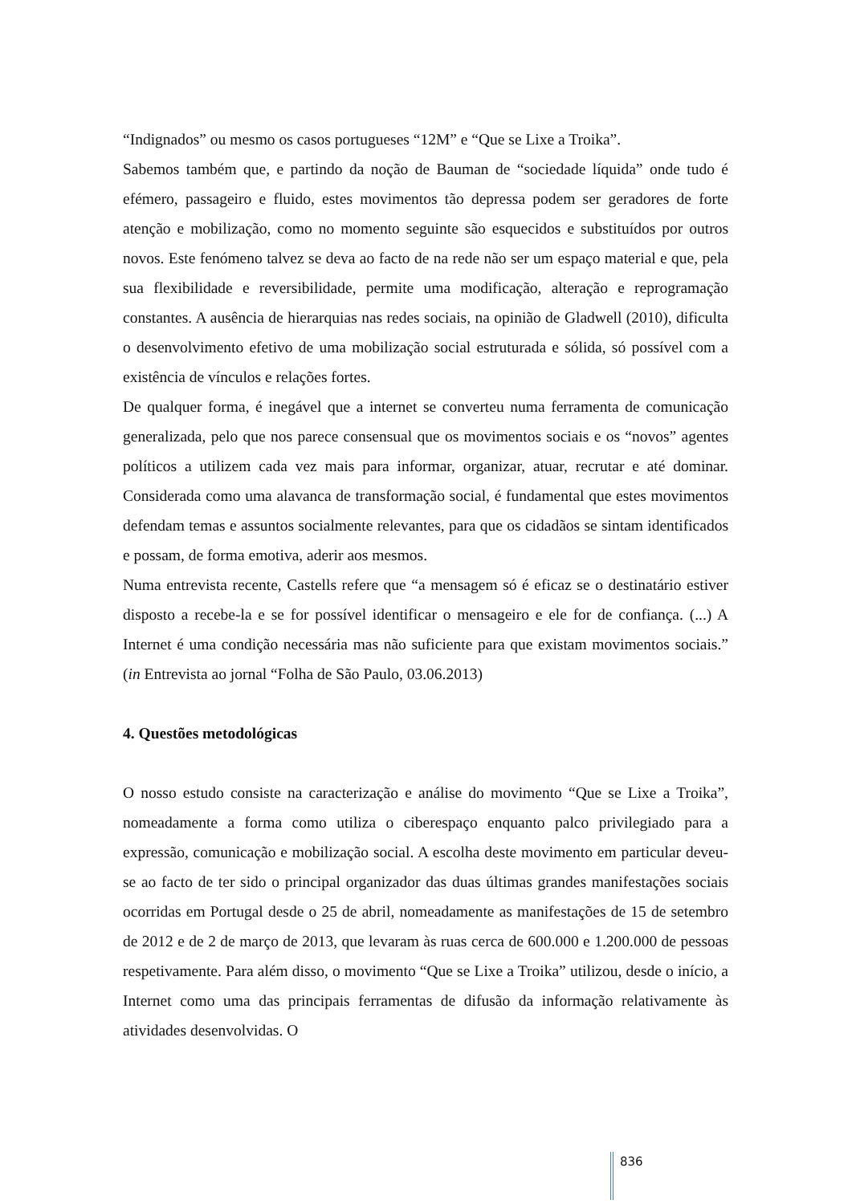“Indignados” ou mesmo os casos portugueses “12M” e “Que se Lixe a Troika”.
Sabemos também que, e partindo da noção de Bauman de “sociedade líquida” onde tudo é efémero, passageiro e fluido, estes movimentos tão depressa podem ser geradores de forte atenção e mobilização, como no momento seguinte são esquecidos e substituídos por outros novos. Este fenómeno talvez se deva ao facto de na rede não ser um espaço material e que, pela sua flexibilidade e reversibilidade, permite uma modificação, alteração e reprogramação constantes. A ausência de hierarquias nas redes sociais, na opinião de Gladwell (2010), dificulta o desenvolvimento efetivo de uma mobilização social estruturada e sólida, só possível com a existência de vínculos e relações fortes.
De qualquer forma, é inegável que a internet se converteu numa ferramenta de comunicação generalizada, pelo que nos parece consensual que os movimentos sociais e os “novos” agentes políticos a utilizem cada vez mais para informar, organizar, atuar, recrutar e até dominar. Considerada como uma alavanca de transformação social, é fundamental que estes movimentos defendam temas e assuntos socialmente relevantes, para que os cidadãos se sintam identificados e possam, de forma emotiva, aderir aos mesmos.
Numa entrevista recente, Castells refere que “a mensagem só é eficaz se o destinatário estiver disposto a recebe-la e se for possível identificar o mensageiro e ele for de confiança. (...) A Internet é uma condição necessária mas não suficiente para que existam movimentos sociais.” (in Entrevista ao jornal “Folha de São Paulo, 03.06.2013)
4. Questões metodológicas
O nosso estudo consiste na caracterização e análise do movimento “Que se Lixe a Troika”, nomeadamente a forma como utiliza o ciberespaço enquanto palco privilegiado para a expressão, comunicação e mobilização social. A escolha deste movimento em particular deveu-se ao facto de ter sido o principal organizador das duas últimas grandes manifestações sociais ocorridas em Portugal desde o 25 de abril, nomeadamente as manifestações de 15 de setembro de 2012 e de 2 de março de 2013, que levaram às ruas cerca de 600.000 e 1.200.000 de pessoas respetivamente. Para além disso, o movimento “Que se Lixe a Troika” utilizou, desde o início, a Internet como uma das principais ferramentas de difusão da informação relativamente às atividades desenvolvidas. O
836